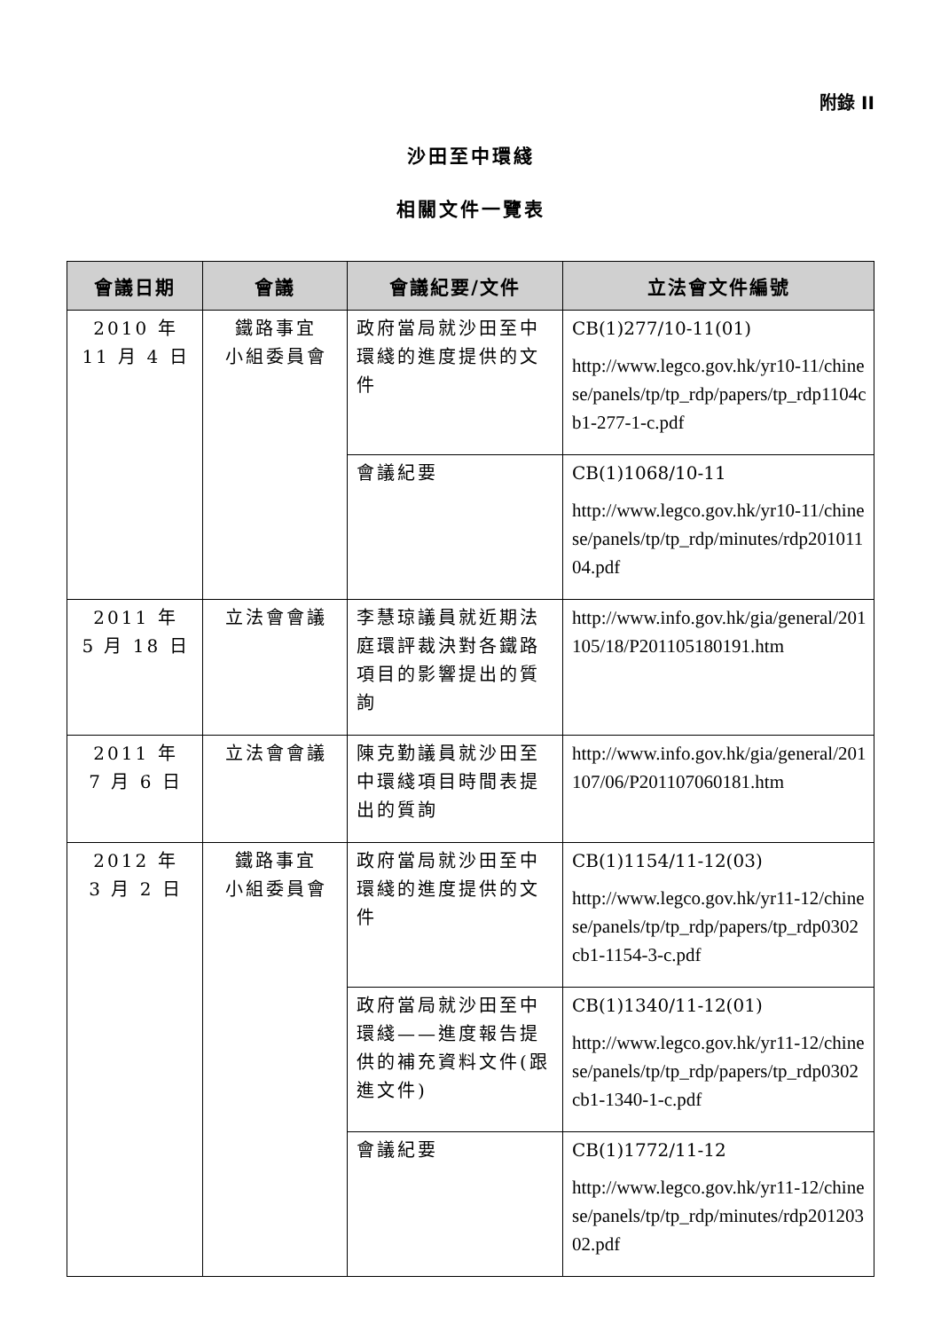附錄 II
沙田至中環綫
相關文件一覽表
| 會議日期 | 會議 | 會議紀要/文件 | 立法會文件編號 |
| --- | --- | --- | --- |
| 2010 年 11 月 4 日 | 鐵路事宜 小組委員會 | 政府當局就沙田至中環綫的進度提供的文件 | CB(1)277/10-11(01) http://www.legco.gov.hk/yr10-11/chinese/panels/tp/tp_rdp/papers/tp_rdp1104cb1-277-1-c.pdf |
| | | 會議紀要 | CB(1)1068/10-11 http://www.legco.gov.hk/yr10-11/chinese/panels/tp/tp_rdp/minutes/rdp20101104.pdf |
| 2011 年 5 月 18 日 | 立法會會議 | 李慧琼議員就近期法庭環評裁決對各鐵路項目的影響提出的質詢 | http://www.info.gov.hk/gia/general/201105/18/P201105180191.htm |
| 2011 年 7 月 6 日 | 立法會會議 | 陳克勤議員就沙田至中環綫項目時間表提出的質詢 | http://www.info.gov.hk/gia/general/201107/06/P201107060181.htm |
| 2012 年 3 月 2 日 | 鐵路事宜 小組委員會 | 政府當局就沙田至中環綫的進度提供的文件 | CB(1)1154/11-12(03) http://www.legco.gov.hk/yr11-12/chinese/panels/tp/tp_rdp/papers/tp_rdp0302cb1-1154-3-c.pdf |
| | | 政府當局就沙田至中環綫——進度報告提供的補充資料文件(跟進文件) | CB(1)1340/11-12(01) http://www.legco.gov.hk/yr11-12/chinese/panels/tp/tp_rdp/papers/tp_rdp0302cb1-1340-1-c.pdf |
| | | 會議紀要 | CB(1)1772/11-12 http://www.legco.gov.hk/yr11-12/chinese/panels/tp/tp_rdp/minutes/rdp20120302.pdf |